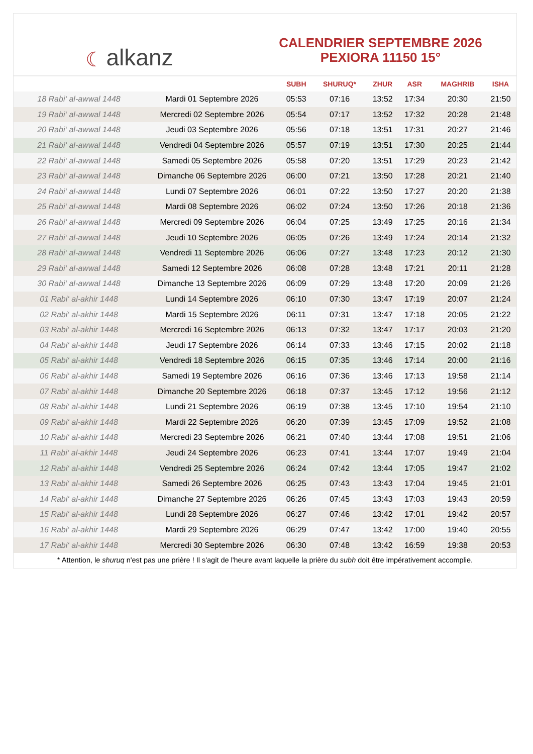☾ alkanz
CALENDRIER SEPTEMBRE 2026
PEXIORA 11150 15°
| | | SUBH | SHURUQ* | ZHUR | ASR | MAGHRIB | ISHA |
| --- | --- | --- | --- | --- | --- | --- | --- |
| 18 Rabi‘ al-awwal 1448 | Mardi 01 Septembre 2026 | 05:53 | 07:16 | 13:52 | 17:34 | 20:30 | 21:50 |
| 19 Rabi‘ al-awwal 1448 | Mercredi 02 Septembre 2026 | 05:54 | 07:17 | 13:52 | 17:32 | 20:28 | 21:48 |
| 20 Rabi‘ al-awwal 1448 | Jeudi 03 Septembre 2026 | 05:56 | 07:18 | 13:51 | 17:31 | 20:27 | 21:46 |
| 21 Rabi‘ al-awwal 1448 | Vendredi 04 Septembre 2026 | 05:57 | 07:19 | 13:51 | 17:30 | 20:25 | 21:44 |
| 22 Rabi‘ al-awwal 1448 | Samedi 05 Septembre 2026 | 05:58 | 07:20 | 13:51 | 17:29 | 20:23 | 21:42 |
| 23 Rabi‘ al-awwal 1448 | Dimanche 06 Septembre 2026 | 06:00 | 07:21 | 13:50 | 17:28 | 20:21 | 21:40 |
| 24 Rabi‘ al-awwal 1448 | Lundi 07 Septembre 2026 | 06:01 | 07:22 | 13:50 | 17:27 | 20:20 | 21:38 |
| 25 Rabi‘ al-awwal 1448 | Mardi 08 Septembre 2026 | 06:02 | 07:24 | 13:50 | 17:26 | 20:18 | 21:36 |
| 26 Rabi‘ al-awwal 1448 | Mercredi 09 Septembre 2026 | 06:04 | 07:25 | 13:49 | 17:25 | 20:16 | 21:34 |
| 27 Rabi‘ al-awwal 1448 | Jeudi 10 Septembre 2026 | 06:05 | 07:26 | 13:49 | 17:24 | 20:14 | 21:32 |
| 28 Rabi‘ al-awwal 1448 | Vendredi 11 Septembre 2026 | 06:06 | 07:27 | 13:48 | 17:23 | 20:12 | 21:30 |
| 29 Rabi‘ al-awwal 1448 | Samedi 12 Septembre 2026 | 06:08 | 07:28 | 13:48 | 17:21 | 20:11 | 21:28 |
| 30 Rabi‘ al-awwal 1448 | Dimanche 13 Septembre 2026 | 06:09 | 07:29 | 13:48 | 17:20 | 20:09 | 21:26 |
| 01 Rabi‘ al-akhir 1448 | Lundi 14 Septembre 2026 | 06:10 | 07:30 | 13:47 | 17:19 | 20:07 | 21:24 |
| 02 Rabi‘ al-akhir 1448 | Mardi 15 Septembre 2026 | 06:11 | 07:31 | 13:47 | 17:18 | 20:05 | 21:22 |
| 03 Rabi‘ al-akhir 1448 | Mercredi 16 Septembre 2026 | 06:13 | 07:32 | 13:47 | 17:17 | 20:03 | 21:20 |
| 04 Rabi‘ al-akhir 1448 | Jeudi 17 Septembre 2026 | 06:14 | 07:33 | 13:46 | 17:15 | 20:02 | 21:18 |
| 05 Rabi‘ al-akhir 1448 | Vendredi 18 Septembre 2026 | 06:15 | 07:35 | 13:46 | 17:14 | 20:00 | 21:16 |
| 06 Rabi‘ al-akhir 1448 | Samedi 19 Septembre 2026 | 06:16 | 07:36 | 13:46 | 17:13 | 19:58 | 21:14 |
| 07 Rabi‘ al-akhir 1448 | Dimanche 20 Septembre 2026 | 06:18 | 07:37 | 13:45 | 17:12 | 19:56 | 21:12 |
| 08 Rabi‘ al-akhir 1448 | Lundi 21 Septembre 2026 | 06:19 | 07:38 | 13:45 | 17:10 | 19:54 | 21:10 |
| 09 Rabi‘ al-akhir 1448 | Mardi 22 Septembre 2026 | 06:20 | 07:39 | 13:45 | 17:09 | 19:52 | 21:08 |
| 10 Rabi‘ al-akhir 1448 | Mercredi 23 Septembre 2026 | 06:21 | 07:40 | 13:44 | 17:08 | 19:51 | 21:06 |
| 11 Rabi‘ al-akhir 1448 | Jeudi 24 Septembre 2026 | 06:23 | 07:41 | 13:44 | 17:07 | 19:49 | 21:04 |
| 12 Rabi‘ al-akhir 1448 | Vendredi 25 Septembre 2026 | 06:24 | 07:42 | 13:44 | 17:05 | 19:47 | 21:02 |
| 13 Rabi‘ al-akhir 1448 | Samedi 26 Septembre 2026 | 06:25 | 07:43 | 13:43 | 17:04 | 19:45 | 21:01 |
| 14 Rabi‘ al-akhir 1448 | Dimanche 27 Septembre 2026 | 06:26 | 07:45 | 13:43 | 17:03 | 19:43 | 20:59 |
| 15 Rabi‘ al-akhir 1448 | Lundi 28 Septembre 2026 | 06:27 | 07:46 | 13:42 | 17:01 | 19:42 | 20:57 |
| 16 Rabi‘ al-akhir 1448 | Mardi 29 Septembre 2026 | 06:29 | 07:47 | 13:42 | 17:00 | 19:40 | 20:55 |
| 17 Rabi‘ al-akhir 1448 | Mercredi 30 Septembre 2026 | 06:30 | 07:48 | 13:42 | 16:59 | 19:38 | 20:53 |
* Attention, le shuruq n'est pas une prière ! Il s'agit de l'heure avant laquelle la prière du subh doit être impérativement accomplie.